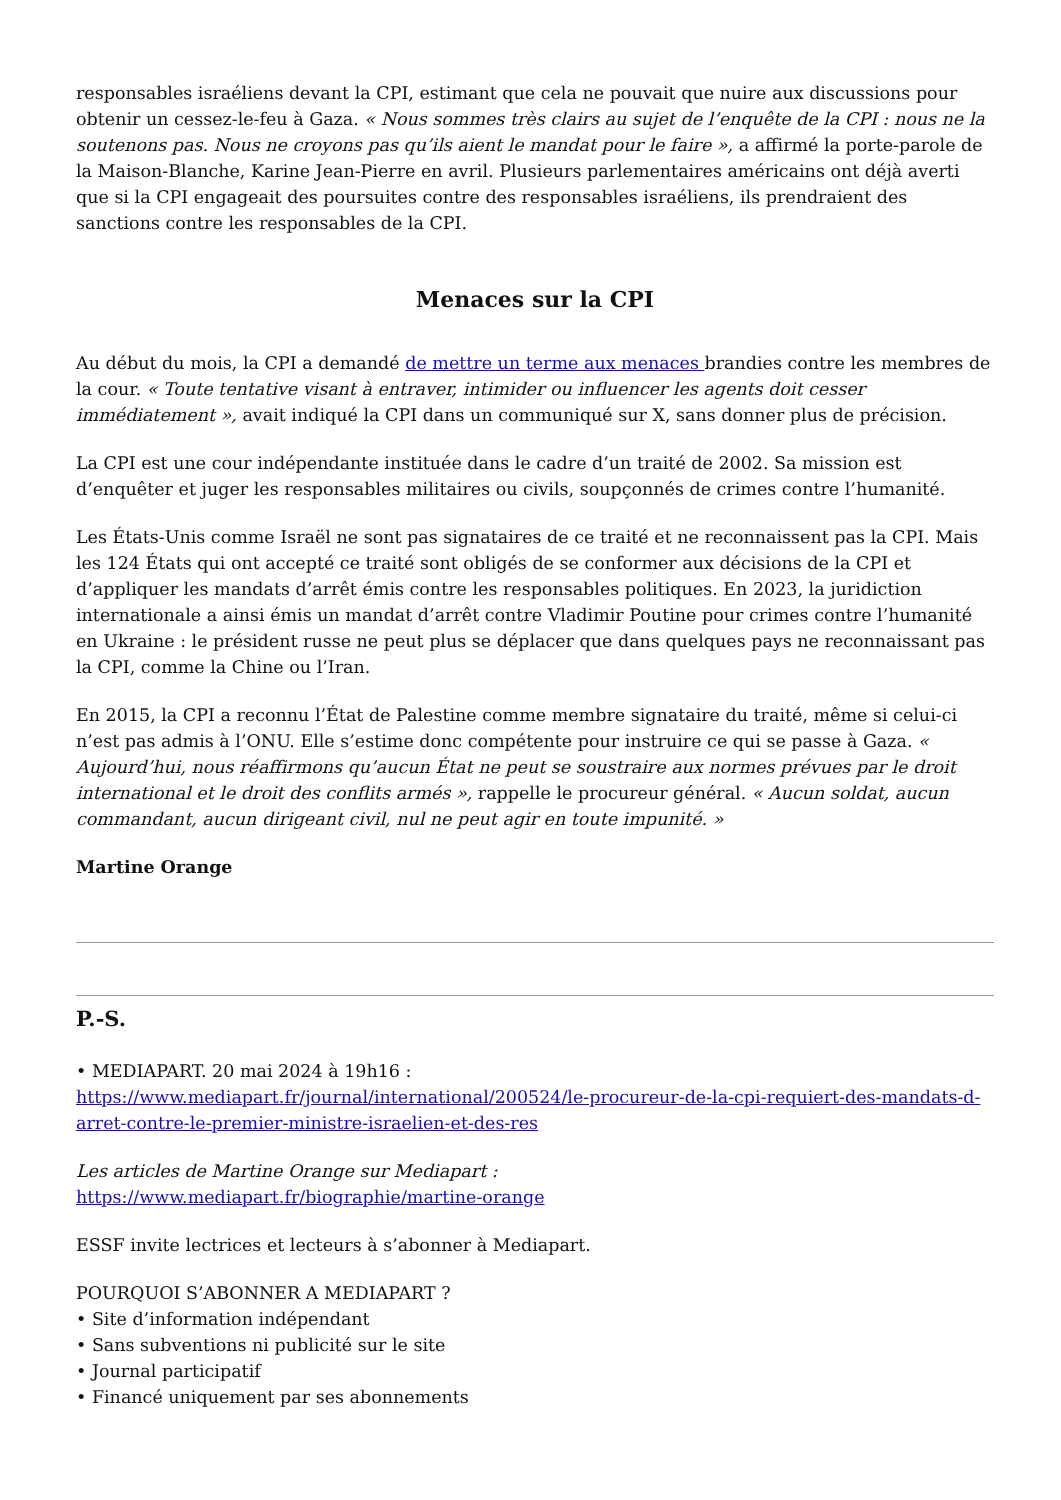responsables israéliens devant la CPI, estimant que cela ne pouvait que nuire aux discussions pour obtenir un cessez-le-feu à Gaza. « Nous sommes très clairs au sujet de l’enquête de la CPI : nous ne la soutenons pas. Nous ne croyons pas qu’ils aient le mandat pour le faire », a affirmé la porte-parole de la Maison-Blanche, Karine Jean-Pierre en avril. Plusieurs parlementaires américains ont déjà averti que si la CPI engageait des poursuites contre des responsables israéliens, ils prendraient des sanctions contre les responsables de la CPI.
Menaces sur la CPI
Au début du mois, la CPI a demandé de mettre un terme aux menaces brandies contre les membres de la cour. « Toute tentative visant à entraver, intimider ou influencer les agents doit cesser immédiatement », avait indiqué la CPI dans un communiqué sur X, sans donner plus de précision.
La CPI est une cour indépendante instituée dans le cadre d’un traité de 2002. Sa mission est d’enquêter et juger les responsables militaires ou civils, soupçonnés de crimes contre l’humanité.
Les États-Unis comme Israël ne sont pas signataires de ce traité et ne reconnaissent pas la CPI. Mais les 124 États qui ont accepté ce traité sont obligés de se conformer aux décisions de la CPI et d’appliquer les mandats d’arrêt émis contre les responsables politiques. En 2023, la juridiction internationale a ainsi émis un mandat d’arrêt contre Vladimir Poutine pour crimes contre l’humanité en Ukraine : le président russe ne peut plus se déplacer que dans quelques pays ne reconnaissant pas la CPI, comme la Chine ou l’Iran.
En 2015, la CPI a reconnu l’État de Palestine comme membre signataire du traité, même si celui-ci n’est pas admis à l’ONU. Elle s’estime donc compétente pour instruire ce qui se passe à Gaza. « Aujourd’hui, nous réaffirmons qu’aucun État ne peut se soustraire aux normes prévues par le droit international et le droit des conflits armés », rappelle le procureur général. « Aucun soldat, aucun commandant, aucun dirigeant civil, nul ne peut agir en toute impunité. »
Martine Orange
P.-S.
• MEDIAPART. 20 mai 2024 à 19h16 :
https://www.mediapart.fr/journal/international/200524/le-procureur-de-la-cpi-requiert-des-mandats-d-arret-contre-le-premier-ministre-israelien-et-des-res
Les articles de Martine Orange sur Mediapart :
https://www.mediapart.fr/biographie/martine-orange
ESSF invite lectrices et lecteurs à s’abonner à Mediapart.
POURQUOI S’ABONNER A MEDIAPART ?
• Site d’information indépendant
• Sans subventions ni publicité sur le site
• Journal participatif
• Financé uniquement par ses abonnements